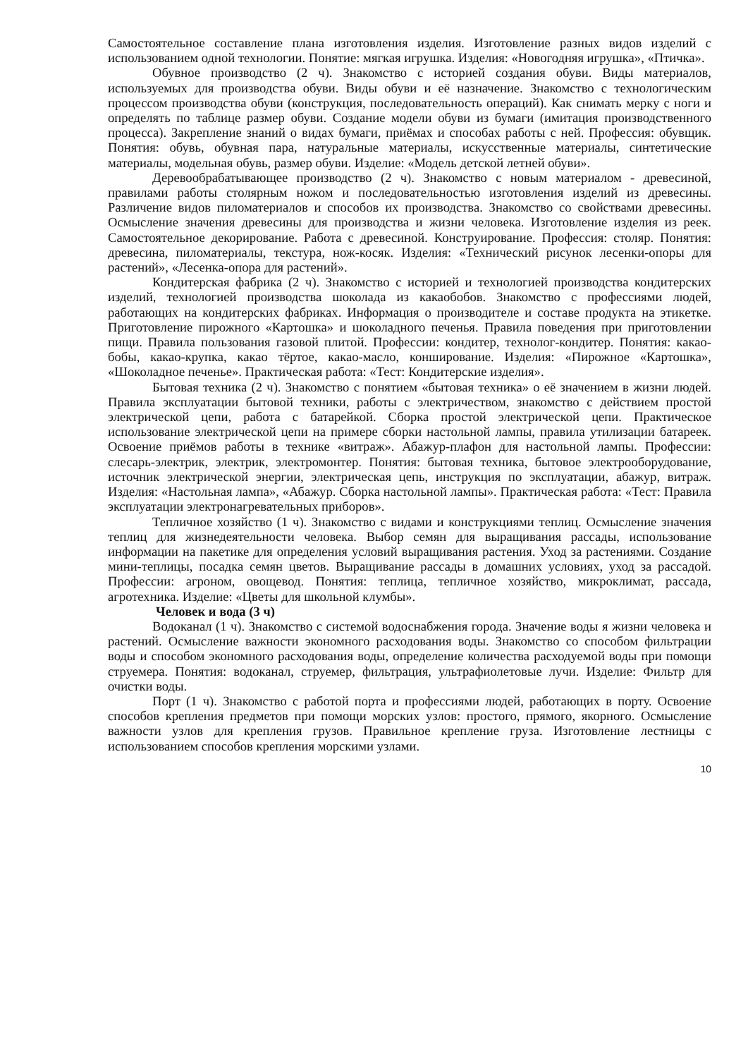Самостоятельное составление плана изготовления изделия. Изготовление разных видов изделий с использованием одной технологии. Понятие: мягкая игрушка. Изделия: «Новогодняя игрушка», «Птичка».
Обувное производство (2 ч). Знакомство с историей создания обуви. Виды материалов, используемых для производства обуви. Виды обуви и её назначение. Знакомство с технологическим процессом производства обуви (конструкция, последовательность операций). Как снимать мерку с ноги и определять по таблице размер обуви. Создание модели обуви из бумаги (имитация производственного процесса). Закрепление знаний о видах бумаги, приёмах и способах работы с ней. Профессия: обувщик. Понятия: обувь, обувная пара, натуральные материалы, искусственные материалы, синтетические материалы, модельная обувь, размер обуви. Изделие: «Модель детской летней обуви».
Деревообрабатывающее производство (2 ч). Знакомство с новым материалом - древесиной, правилами работы столярным ножом и последовательностью изготовления изделий из древесины. Различение видов пиломатериалов и способов их производства. Знакомство со свойствами древесины. Осмысление значения древесины для производства и жизни человека. Изготовление изделия из реек. Самостоятельное декорирование. Работа с древесиной. Конструирование. Профессия: столяр. Понятия: древесина, пиломатериалы, текстура, нож-косяк. Изделия: «Технический рисунок лесенки-опоры для растений», «Лесенка-опора для растений».
Кондитерская фабрика (2 ч). Знакомство с историей и технологией производства кондитерских изделий, технологией производства шоколада из какаобобов. Знакомство с профессиями людей, работающих на кондитерских фабриках. Информация о производителе и составе продукта на этикетке. Приготовление пирожного «Картошка» и шоколадного печенья. Правила поведения при приготовлении пищи. Правила пользования газовой плитой. Профессии: кондитер, технолог-кондитер. Понятия: какао-бобы, какао-крупка, какао тёртое, какао-масло, конширование. Изделия: «Пирожное «Картошка», «Шоколадное печенье». Практическая работа: «Тест: Кондитерские изделия».
Бытовая техника (2 ч). Знакомство с понятием «бытовая техника» о её значением в жизни людей. Правила эксплуатации бытовой техники, работы с электричеством, знакомство с действием простой электрической цепи, работа с батарейкой. Сборка простой электрической цепи. Практическое использование электрической цепи на примере сборки настольной лампы, правила утилизации батареек. Освоение приёмов работы в технике «витраж». Абажур-плафон для настольной лампы. Профессии: слесарь-электрик, электрик, электромонтер. Понятия: бытовая техника, бытовое электрооборудование, источник электрической энергии, электрическая цепь, инструкция по эксплуатации, абажур, витраж. Изделия: «Настольная лампа», «Абажур. Сборка настольной лампы». Практическая работа: «Тест: Правила эксплуатации электронагревательных приборов».
Тепличное хозяйство (1 ч). Знакомство с видами и конструкциями теплиц. Осмысление значения теплиц для жизнедеятельности человека. Выбор семян для выращивания рассады, использование информации на пакетике для определения условий выращивания растения. Уход за растениями. Создание мини-теплицы, посадка семян цветов. Выращивание рассады в домашних условиях, уход за рассадой. Профессии: агроном, овощевод. Понятия: теплица, тепличное хозяйство, микроклимат, рассада, агротехника. Изделие: «Цветы для школьной клумбы».
Человек и вода (3 ч)
Водоканал (1 ч). Знакомство с системой водоснабжения города. Значение воды я жизни человека и растений. Осмысление важности экономного расходования воды. Знакомство со способом фильтрации воды и способом экономного расходования воды, определение количества расходуемой воды при помощи струемера. Понятия: водоканал, струемер, фильтрация, ультрафиолетовые лучи. Изделие: Фильтр для очистки воды.
Порт (1 ч). Знакомство с работой порта и профессиями людей, работающих в порту. Освоение способов крепления предметов при помощи морских узлов: простого, прямого, якорного. Осмысление важности узлов для крепления грузов. Правильное крепление груза. Изготовление лестницы с использованием способов крепления морскими узлами.
10